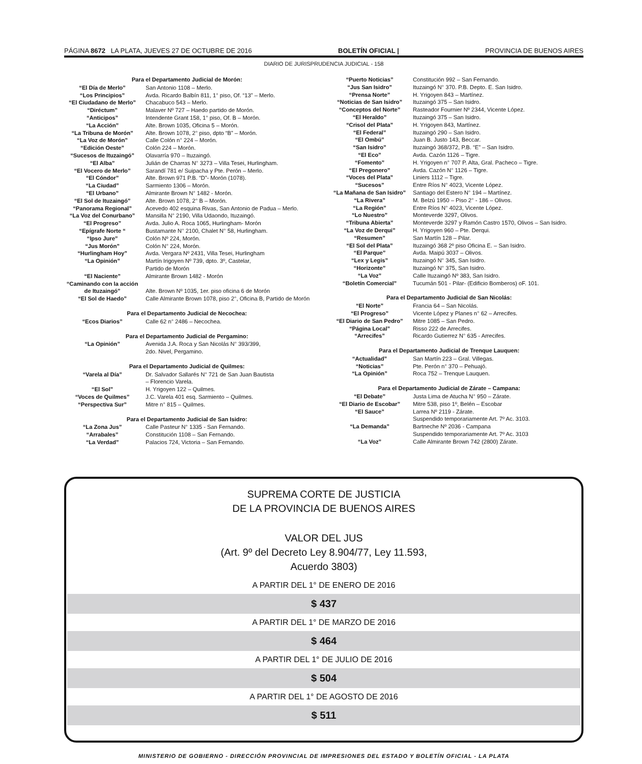PÁGINA 8672 LA PLATA, JUEVES 27 DE OCTUBRE DE 2016 BOLETÍN OFICIAL | PROVINCIA DE BUENOS AIRES
DIARIO DE JURISPRUDENCIA JUDICIAL - 158
| Para el Departamento Judicial de Morón: | |
| --- | --- |
| “El Día de Merlo” | San Antonio 1108 – Merlo. |
| “Los Principios” | Avda. Ricardo Balbín 811, 1° piso, Of. “13” – Merlo. |
| “El Ciudadano de Merlo” | Chacabuco 543 – Merlo. |
| “Diréctum” | Malaver Nº 727 – Haedo partido de Morón. |
| “Anticipos” | Intendente Grant 158, 1° piso, Of. B – Morón. |
| “La Acción” | Alte. Brown 1035, Oficina 5 – Morón. |
| “La Tribuna de Morón” | Alte. Brown 1078, 2° piso, dpto “B” – Morón. |
| “La Voz de Morón” | Calle Colón n° 224 – Morón. |
| “Edición Oeste” | Colón 224 – Morón. |
| “Sucesos de Ituzaingó” | Olavarría 970 – Ituzaingó. |
| “El Alba” | Julián de Charras N° 3273 – Villa Tesei, Hurlingham. |
| “El Vocero de Merlo” | Sarandí 781 e/ Suipacha y Pte. Perón – Merlo. |
| “El Cóndor” | Alte. Brown 971 P.B. “D”- Morón (1078). |
| “La Ciudad” | Sarmiento 1306 – Morón. |
| “El Urbano” | Almirante Brown N° 1482 - Morón. |
| “El Sol de Ituzaingó” | Alte. Brown 1078, 2° B – Morón. |
| “Panorama Regional” | Acevedo 402 esquina Rivas, San Antonio de Padua – Merlo. |
| “La Voz del Conurbano” | Mansilla N° 2190, Villa Udaondo, Ituzaingó. |
| “El Progreso” | Avda. Julio A. Roca 1065, Hurlingham- Morón |
| “Epígrafe Norte “ | Bustamante N° 2100, Chalet N° 58, Hurlingham. |
| “Ipso Jure” | Colón Nº 224, Morón. |
| “Jus Morón” | Colón N° 224, Morón. |
| “Hurlingham Hoy” | Avda. Vergara Nº 2431, Villa Tesei, Hurlingham |
| “La Opinión” | Martín Irigoyen Nº 739, dpto. 3º, Castelar, Partido de Morón |
| “El Naciente” | Almirante Brown 1482 - Morón |
| “Caminando con la acción de Ituzaingó” | Alte. Brown Nº 1035, 1er. piso oficina 6 de Morón |
| “El Sol de Haedo” | Calle Almirante Brown 1078, piso 2°, Oficina B, Partido de Morón |
| Para el Departamento Judicial de Necochea: | |
| “Ecos Diarios” | Calle 62 n° 2486 – Necochea. |
| Para el Departamento Judicial de Pergamino: | |
| “La Opinión” | Avenida J.A. Roca y San Nicolás N° 393/399, 2do. Nivel, Pergamino. |
| Para el Departamento Judicial de Quilmes: | |
| “Varela al Día” | Dr. Salvador Sallarés N° 721 de San Juan Bautista – Florencio Varela. |
| “El Sol” | H. Yrigoyen 122 – Quilmes. |
| “Voces de Quilmes” | J.C. Varela 401 esq. Sarmiento – Quilmes. |
| “Perspectiva Sur” | Mitre n° 815 – Quilmes. |
| Para el Departamento Judicial de San Isidro: | |
| “La Zona Jus” | Calle Pasteur N° 1335 - San Fernando. |
| “Arrabales” | Constitución 1108 – San Fernando. |
| “La Verdad” | Palacios 724, Victoria – San Fernando. |
| “Puerto Noticias” | Constitución 992 – San Fernando. |
| “Jus San Isidro” | Ituzaingó N° 370. P.B. Depto. E. San Isidro. |
| “Prensa Norte” | H. Yrigoyen 843 – Martínez. |
| “Noticias de San Isidro” | Ituzaingó 375 – San Isidro. |
| “Conceptos del Norte” | Rasteador Fournier Nº 2344, Vicente López. |
| “El Heraldo” | Ituzaingó 375 – San Isidro. |
| “Crisol del Plata” | H. Yrigoyen 843, Martínez. |
| “El Federal” | Ituzaingó 290 – San Isidro. |
| “El Ombú” | Juan B. Justo 143, Beccar. |
| “San Isidro” | Ituzaingó 368/372, P.B. “E” – San Isidro. |
| “El Eco” | Avda. Cazón 1126 – Tigre. |
| “Fomento” | H. Yrigoyen n° 707 P. Alta, Gral. Pacheco – Tigre. |
| “El Pregonero” | Avda. Cazón N° 1126 – Tigre. |
| “Voces del Plata” | Liniers 1112 – Tigre. |
| “Sucesos” | Entre Ríos N° 4023, Vicente López. |
| “La Mañana de San Isidro” | Santiago del Estero N° 194 – Martínez. |
| “La Rivera” | M. Belzú 1950 – Piso 2° - 186 – Olivos. |
| “La Región” | Entre Ríos N° 4023, Vicente López. |
| “Lo Nuestro” | Monteverde 3297, Olivos. |
| “Tribuna Abierta” | Monteverde 3297 y Ramón Castro 1570, Olivos – San Isidro. |
| “La Voz de Derqui” | H. Yrigoyen 960 – Pte. Derqui. |
| “Resumen” | San Martín 128 – Pilar. |
| “El Sol del Plata” | Ituzaingó 368 2º piso Oficina E. – San Isidro. |
| “El Parque” | Avda. Maipú 3037 – Olivos. |
| “Lex y Legis” | Ituzaingó N° 345, San Isidro. |
| “Horizonte” | Ituzaingó N° 375, San Isidro. |
| “La Voz” | Calle Ituzaingó Nº 383, San Isidro. |
| “Boletín Comercial” | Tucumán 501 - Pilar- (Edificio Bomberos) oF. 101. |
| Para el Departamento Judicial de San Nicolás: | |
| “El Norte” | Francia 64 – San Nicolás. |
| “El Progreso” | Vicente López y Planes n° 62 – Arrecifes. |
| “El Diario de San Pedro” | Mitre 1085 – San Pedro. |
| “Página Local” | Risso 222 de Arrecifes. |
| “Arrecifes” | Ricardo Gutierrez N° 635 - Arrecifes. |
| Para el Departamento Judicial de Trenque Lauquen: | |
| “Actualidad” | San Martín 223 – Gral. Villegas. |
| “Noticias” | Pte. Perón n° 370 – Pehuajó. |
| “La Opinión” | Roca 752 – Trenque Lauquen. |
| Para el Departamento Judicial de Zárate – Campana: | |
| “El Debate” | Justa Lima de Atucha N° 950 – Zárate. |
| “El Diario de Escobar” | Mitre 538, piso 1º, Belén – Escobar |
| “El Sauce” | Larrea Nº 2119 - Zárate. Suspendido temporariamente Art. 7º Ac. 3103. |
| “La Demanda” | Bartneche Nº 2036 - Campana Suspendido temporariamente Art. 7º Ac. 3103 |
| “La Voz” | Calle Almirante Brown 742 (2800) Zárate. |
SUPREMA CORTE DE JUSTICIA
DE LA PROVINCIA DE BUENOS AIRES
VALOR DEL JUS
(Art. 9º del Decreto Ley 8.904/77, Ley 11.593,
Acuerdo 3803)
A PARTIR DEL 1° DE ENERO DE 2016
$ 437
A PARTIR DEL 1° DE MARZO DE 2016
$ 464
A PARTIR DEL 1° DE JULIO DE 2016
$ 504
A PARTIR DEL 1° DE AGOSTO DE 2016
$ 511
MINISTERIO DE GOBIERNO - DIRECCIÓN PROVINCIAL DE IMPRESIONES DEL ESTADO Y BOLETÍN OFICIAL - LA PLATA